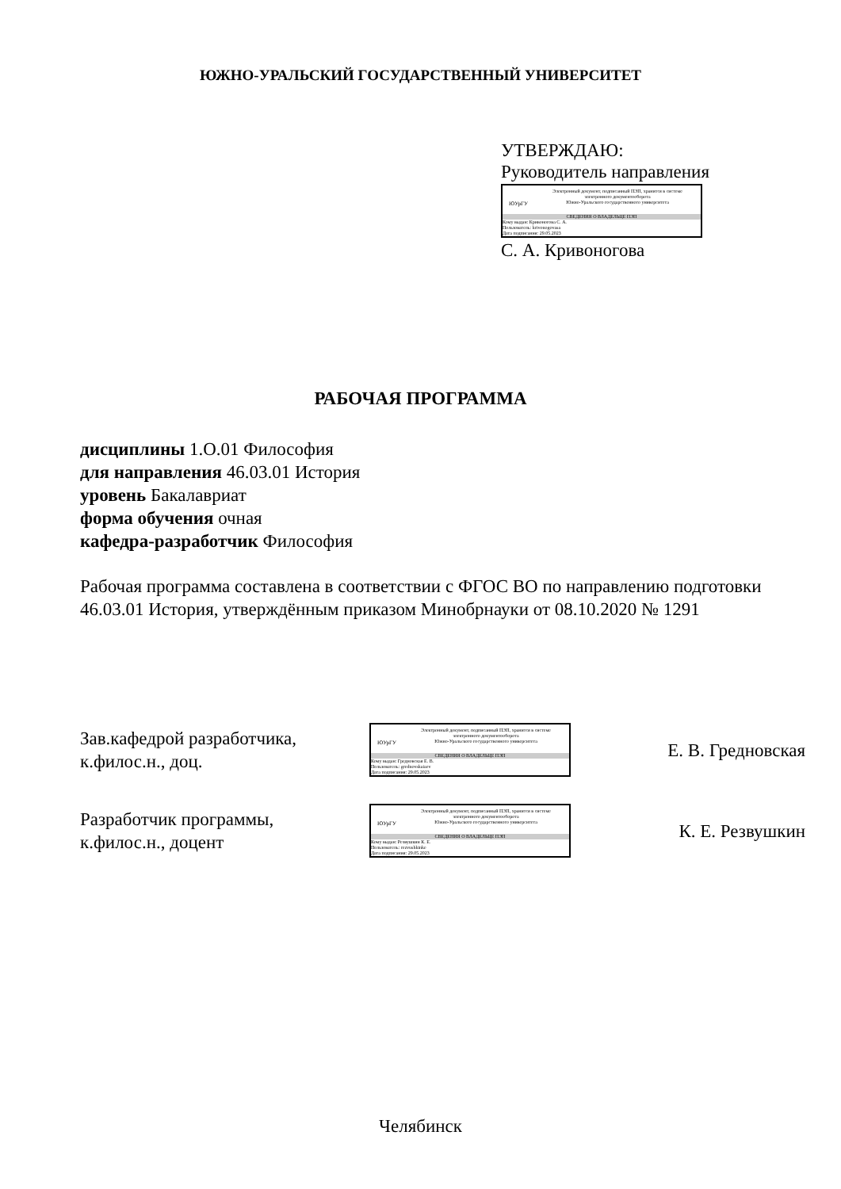ЮЖНО-УРАЛЬСКИЙ ГОСУДАРСТВЕННЫЙ УНИВЕРСИТЕТ
УТВЕРЖДАЮ:
Руководитель направления
ЮУрГУ
Электронный документ, подписанный ПЭП, хранится в системе
электронного документооборота
Южно-Уральского государственного университета
СВЕДЕНИЯ О ВЛАДЕЛЬЦЕ ПЭП
Кому выдан: Кривоногова С. А.
Пользователь: krivonogovasa
Дата подписания: 29.05.2023
С. А. Кривоногова
РАБОЧАЯ ПРОГРАММА
дисциплины 1.О.01 Философия
для направления 46.03.01 История
уровень Бакалавриат
форма обучения очная
кафедра-разработчик Философия
Рабочая программа составлена в соответствии с ФГОС ВО по направлению подготовки 46.03.01 История, утверждённым приказом Минобрнауки от 08.10.2020 № 1291
Зав.кафедрой разработчика,
к.филос.н., доц.
ЮУрГУ
Электронный документ, подписанный ПЭП, хранится в системе
электронного документооборота
Южно-Уральского государственного университета
СВЕДЕНИЯ О ВЛАДЕЛЬЦЕ ПЭП
Кому выдан: Гредновская Е. В.
Пользователь: grednovskaiaev
Дата подписания: 29.05.2023
Е. В. Гредновская
Разработчик программы,
к.филос.н., доцент
ЮУрГУ
Электронный документ, подписанный ПЭП, хранится в системе
электронного документооборота
Южно-Уральского государственного университета
СВЕДЕНИЯ О ВЛАДЕЛЬЦЕ ПЭП
Кому выдан: Резвушкин К. Е.
Пользователь: rezvushkinke
Дата подписания: 29.05.2023
К. Е. Резвушкин
Челябинск